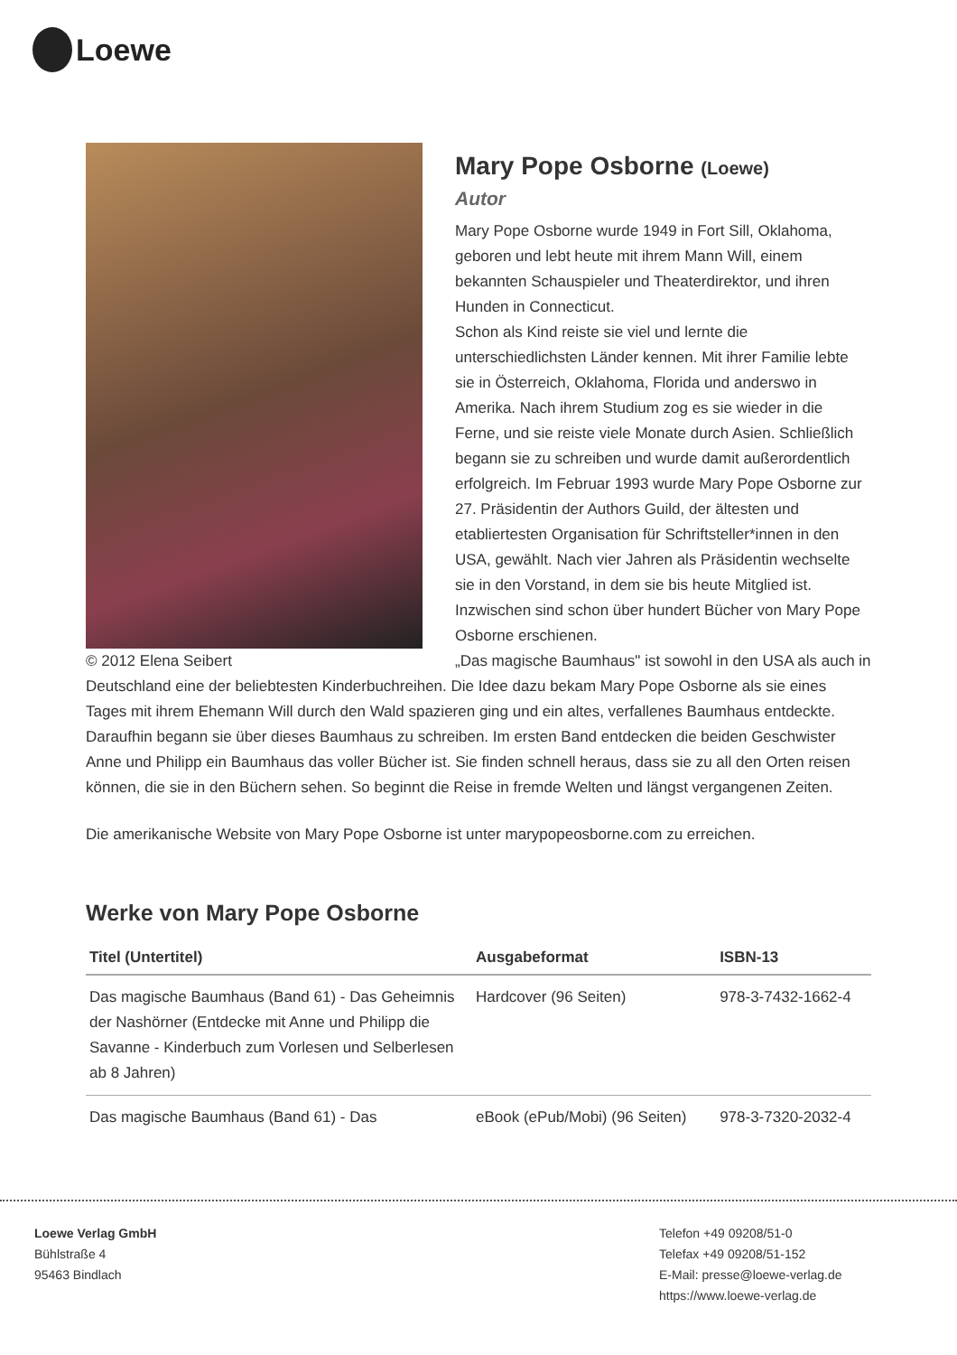Loewe
© 2012 Elena Seibert
Mary Pope Osborne (Loewe)
Autor
Mary Pope Osborne wurde 1949 in Fort Sill, Oklahoma, geboren und lebt heute mit ihrem Mann Will, einem bekannten Schauspieler und Theaterdirektor, und ihren Hunden in Connecticut.
Schon als Kind reiste sie viel und lernte die unterschiedlichsten Länder kennen. Mit ihrer Familie lebte sie in Österreich, Oklahoma, Florida und anderswo in Amerika. Nach ihrem Studium zog es sie wieder in die Ferne, und sie reiste viele Monate durch Asien. Schließlich begann sie zu schreiben und wurde damit außerordentlich erfolgreich. Im Februar 1993 wurde Mary Pope Osborne zur 27. Präsidentin der Authors Guild, der ältesten und etabliertesten Organisation für Schriftsteller*innen in den USA, gewählt. Nach vier Jahren als Präsidentin wechselte sie in den Vorstand, in dem sie bis heute Mitglied ist.
Inzwischen sind schon über hundert Bücher von Mary Pope Osborne erschienen.
„Das magische Baumhaus" ist sowohl in den USA als auch in Deutschland eine der beliebtesten Kinderbuchreihen. Die Idee dazu bekam Mary Pope Osborne als sie eines Tages mit ihrem Ehemann Will durch den Wald spazieren ging und ein altes, verfallenes Baumhaus entdeckte. Daraufhin begann sie über dieses Baumhaus zu schreiben. Im ersten Band entdecken die beiden Geschwister Anne und Philipp ein Baumhaus das voller Bücher ist. Sie finden schnell heraus, dass sie zu all den Orten reisen können, die sie in den Büchern sehen. So beginnt die Reise in fremde Welten und längst vergangenen Zeiten.
Die amerikanische Website von Mary Pope Osborne ist unter marypopeosborne.com zu erreichen.
Werke von Mary Pope Osborne
| Titel (Untertitel) | Ausgabeformat | ISBN-13 |
| --- | --- | --- |
| Das magische Baumhaus (Band 61) - Das Geheimnis der Nashörner (Entdecke mit Anne und Philipp die Savanne - Kinderbuch zum Vorlesen und Selberlesen ab 8 Jahren) | Hardcover (96 Seiten) | 978-3-7432-1662-4 |
| Das magische Baumhaus (Band 61) - Das | eBook (ePub/Mobi) (96 Seiten) | 978-3-7320-2032-4 |
Loewe Verlag GmbH
Bühlstraße 4
95463 Bindlach
Telefon +49 09208/51-0
Telefax +49 09208/51-152
E-Mail: presse@loewe-verlag.de
https://www.loewe-verlag.de